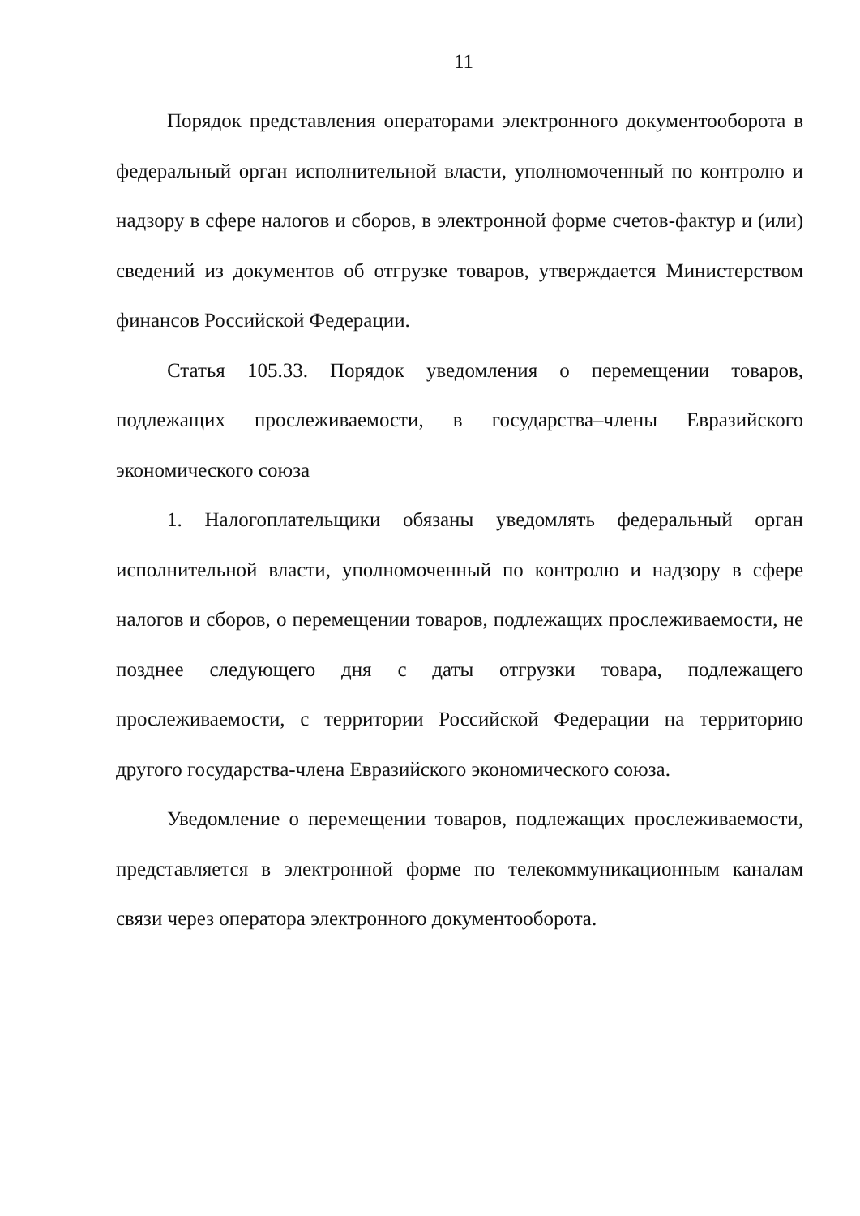11
Порядок представления операторами электронного документооборота в федеральный орган исполнительной власти, уполномоченный по контролю и надзору в сфере налогов и сборов, в электронной форме счетов-фактур и (или) сведений из документов об отгрузке товаров, утверждается Министерством финансов Российской Федерации.
Статья 105.33. Порядок уведомления о перемещении товаров, подлежащих прослеживаемости, в государства–члены Евразийского экономического союза
1. Налогоплательщики обязаны уведомлять федеральный орган исполнительной власти, уполномоченный по контролю и надзору в сфере налогов и сборов, о перемещении товаров, подлежащих прослеживаемости, не позднее следующего дня с даты отгрузки товара, подлежащего прослеживаемости, с территории Российской Федерации на территорию другого государства-члена Евразийского экономического союза.
Уведомление о перемещении товаров, подлежащих прослеживаемости, представляется в электронной форме по телекоммуникационным каналам связи через оператора электронного документооборота.